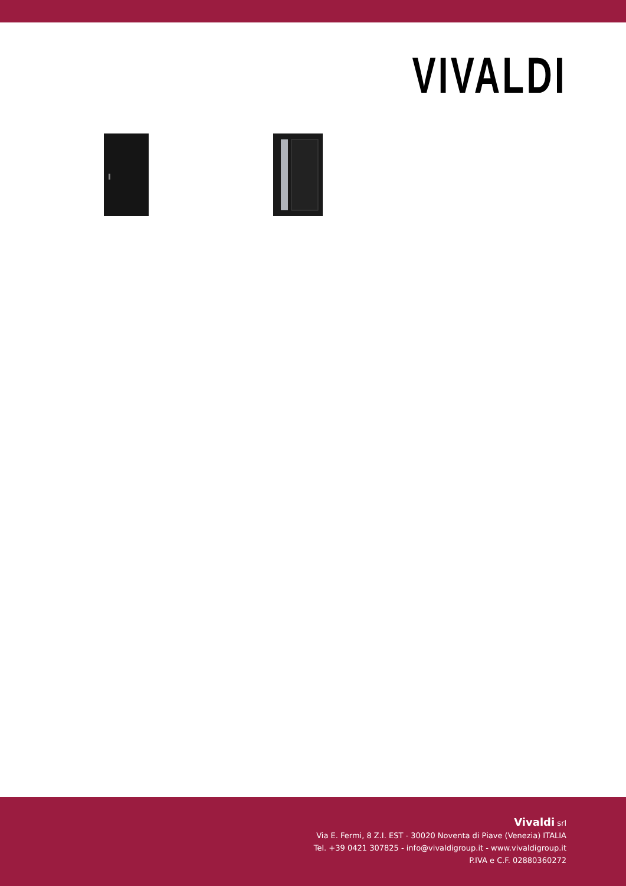VIVALDI
Vivaldi srl
Via E. Fermi, 8 Z.I. EST - 30020 Noventa di Piave (Venezia) ITALIA
Tel. +39 0421 307825 - info@vivaldigroup.it - www.vivaldigroup.it
P.IVA e C.F. 02880360272